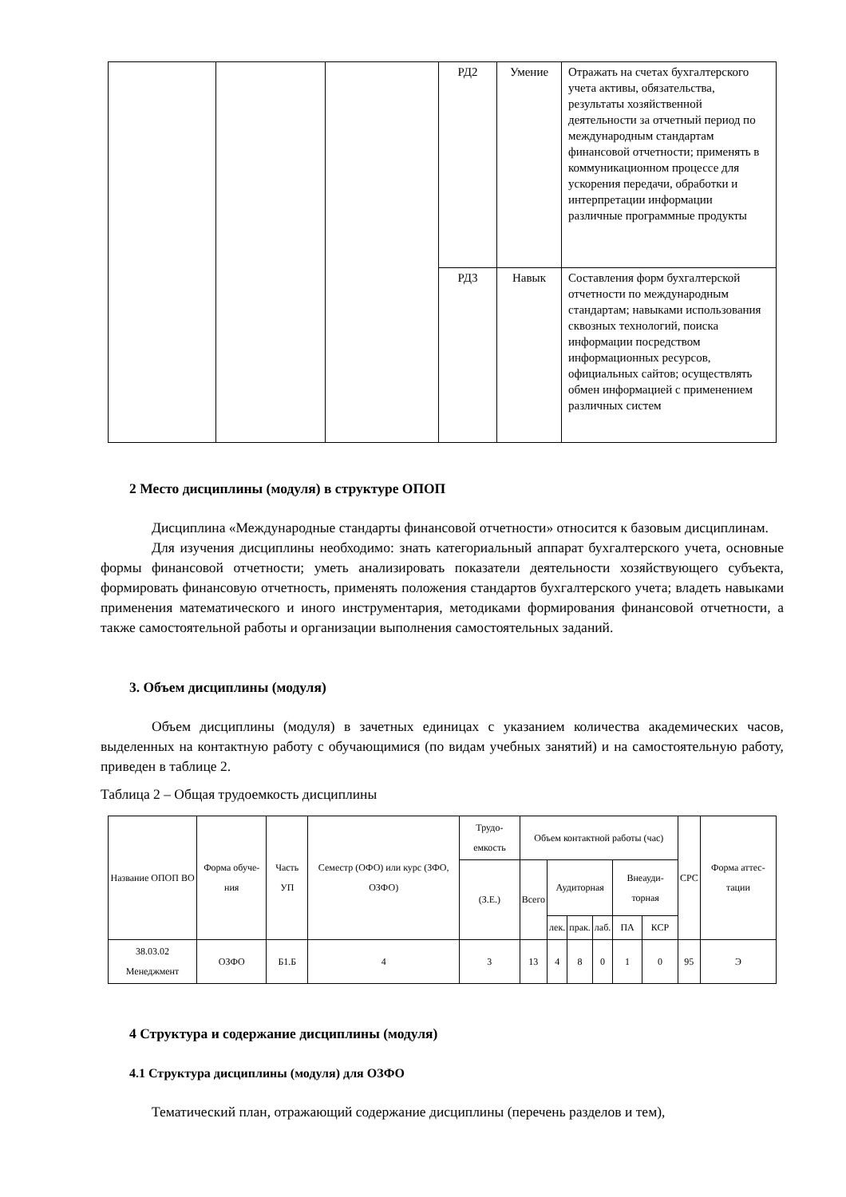| | | | РД2 | Умение | Отражать на счетах бухгалтерского учета активы, обязательства, результаты хозяйственной деятельности за отчетный период по международным стандартам финансовой отчетности; применять в коммуникационном процессе для ускорения передачи, обработки и интерпретации информации различные программные продукты |
| | | | РД3 | Навык | Составления форм бухгалтерской отчетности по международным стандартам; навыками использования сквозных технологий, поиска информации посредством информационных ресурсов, официальных сайтов; осуществлять обмен информацией с применением различных систем |
2 Место дисциплины (модуля) в структуре ОПОП
Дисциплина «Международные стандарты финансовой отчетности» относится к базовым дисциплинам.
Для изучения дисциплины необходимо: знать категориальный аппарат бухгалтерского учета, основные формы финансовой отчетности; уметь анализировать показатели деятельности хозяйствующего субъекта, формировать финансовую отчетность, применять положения стандартов бухгалтерского учета; владеть навыками применения математического и иного инструментария, методиками формирования финансовой отчетности, а также самостоятельной работы и организации выполнения самостоятельных заданий.
3. Объем дисциплины (модуля)
Объем дисциплины (модуля) в зачетных единицах с указанием количества академических часов, выделенных на контактную работу с обучающимися (по видам учебных занятий) и на самостоятельную работу, приведен в таблице 2.
Таблица 2 – Общая трудоемкость дисциплины
| Название ОПОП ВО | Форма обуче-ния | Часть УП | Семестр (ОФО) или курс (ЗФО, ОЗФО) | Трудо-емкость | Объем контактной работы (час) | | | | | | СРС | Форма аттес-тации |
| --- | --- | --- | --- | --- | --- | --- | --- | --- | --- | --- | --- | --- |
| | | | | (З.Е.) | Всего | Аудиторная | | | Внеауди-торная | | | |
| | | | | | | лек. | прак. | лаб. | ПА | КСР | | |
| 38.03.02 Менеджмент | ОЗФО | Б1.Б | 4 | 3 | 13 | 4 | 8 | 0 | 1 | 0 | 95 | Э |
4 Структура и содержание дисциплины (модуля)
4.1 Структура дисциплины (модуля) для ОЗФО
Тематический план, отражающий содержание дисциплины (перечень разделов и тем),